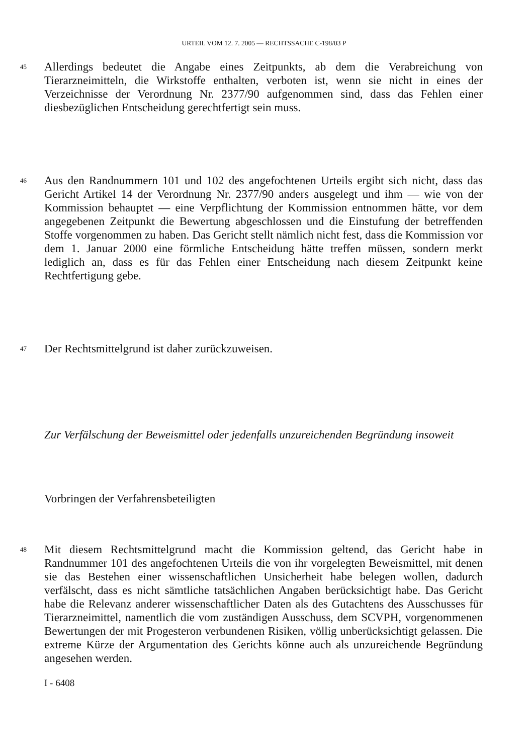URTEIL VOM 12. 7. 2005 — RECHTSSACHE C-198/03 P
45
Allerdings bedeutet die Angabe eines Zeitpunkts, ab dem die Verabreichung von Tierarzneimitteln, die Wirkstoffe enthalten, verboten ist, wenn sie nicht in eines der Verzeichnisse der Verordnung Nr. 2377/90 aufgenommen sind, dass das Fehlen einer diesbezüglichen Entscheidung gerechtfertigt sein muss.
46
Aus den Randnummern 101 und 102 des angefochtenen Urteils ergibt sich nicht, dass das Gericht Artikel 14 der Verordnung Nr. 2377/90 anders ausgelegt und ihm — wie von der Kommission behauptet — eine Verpflichtung der Kommission entnommen hätte, vor dem angegebenen Zeitpunkt die Bewertung abgeschlossen und die Einstufung der betreffenden Stoffe vorgenommen zu haben. Das Gericht stellt nämlich nicht fest, dass die Kommission vor dem 1. Januar 2000 eine förmliche Entscheidung hätte treffen müssen, sondern merkt lediglich an, dass es für das Fehlen einer Entscheidung nach diesem Zeitpunkt keine Rechtfertigung gebe.
47
Der Rechtsmittelgrund ist daher zurückzuweisen.
Zur Verfälschung der Beweismittel oder jedenfalls unzureichenden Begründung insoweit
Vorbringen der Verfahrensbeteiligten
48
Mit diesem Rechtsmittelgrund macht die Kommission geltend, das Gericht habe in Randnummer 101 des angefochtenen Urteils die von ihr vorgelegten Beweismittel, mit denen sie das Bestehen einer wissenschaftlichen Unsicherheit habe belegen wollen, dadurch verfälscht, dass es nicht sämtliche tatsächlichen Angaben berücksichtigt habe. Das Gericht habe die Relevanz anderer wissenschaftlicher Daten als des Gutachtens des Ausschusses für Tierarzneimittel, namentlich die vom zuständigen Ausschuss, dem SCVPH, vorgenommenen Bewertungen der mit Progesteron verbundenen Risiken, völlig unberücksichtigt gelassen. Die extreme Kürze der Argumentation des Gerichts könne auch als unzureichende Begründung angesehen werden.
I - 6408